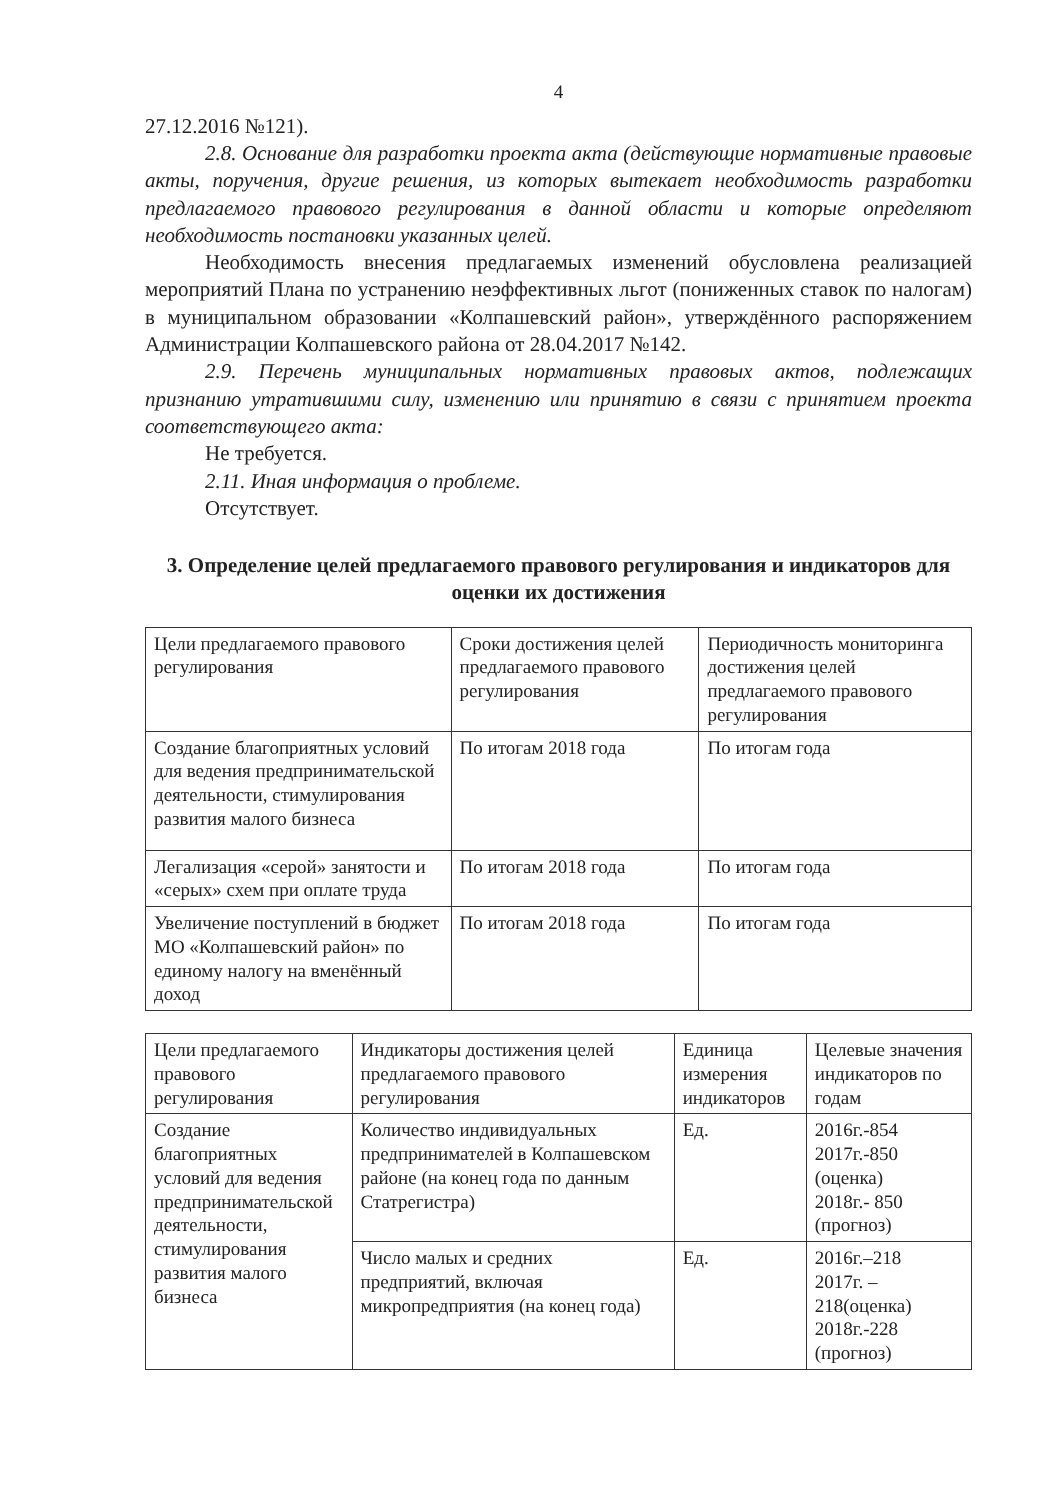4
27.12.2016 №121).
2.8. Основание для разработки проекта акта (действующие нормативные правовые акты, поручения, другие решения, из которых вытекает необходимость разработки предлагаемого правового регулирования в данной области и которые определяют необходимость постановки указанных целей.
Необходимость внесения предлагаемых изменений обусловлена реализацией мероприятий Плана по устранению неэффективных льгот (пониженных ставок по налогам) в муниципальном образовании «Колпашевский район», утверждённого распоряжением Администрации Колпашевского района от 28.04.2017 №142.
2.9. Перечень муниципальных нормативных правовых актов, подлежащих признанию утратившими силу, изменению или принятию в связи с принятием проекта соответствующего акта:
Не требуется.
2.11. Иная информация о проблеме.
Отсутствует.
3. Определение целей предлагаемого правового регулирования и индикаторов для оценки их достижения
| Цели предлагаемого правового регулирования | Сроки достижения целей предлагаемого правового регулирования | Периодичность мониторинга достижения целей предлагаемого правового регулирования |
| Создание благоприятных условий для ведения предпринимательской деятельности, стимулирования развития малого бизнеса | По итогам 2018 года | По итогам года |
| Легализация «серой» занятости и «серых» схем при оплате труда | По итогам 2018 года | По итогам года |
| Увеличение поступлений в бюджет МО «Колпашевский район» по единому налогу на вменённый доход | По итогам 2018 года | По итогам года |
| Цели предлагаемого правового регулирования | Индикаторы достижения целей предлагаемого правового регулирования | Единица измерения индикаторов | Целевые значения индикаторов по годам |
| Создание благоприятных условий для ведения предпринимательской деятельности, стимулирования развития малого бизнеса | Количество индивидуальных предпринимателей в Колпашевском районе (на конец года по данным Статрегистра) | Ед. | 2016г.-854 2017г.-850 (оценка) 2018г.- 850 (прогноз) |
| | Число малых и средних предприятий, включая микропредприятия (на конец года) | Ед. | 2016г.–218 2017г. – 218(оценка) 2018г.-228 (прогноз) |